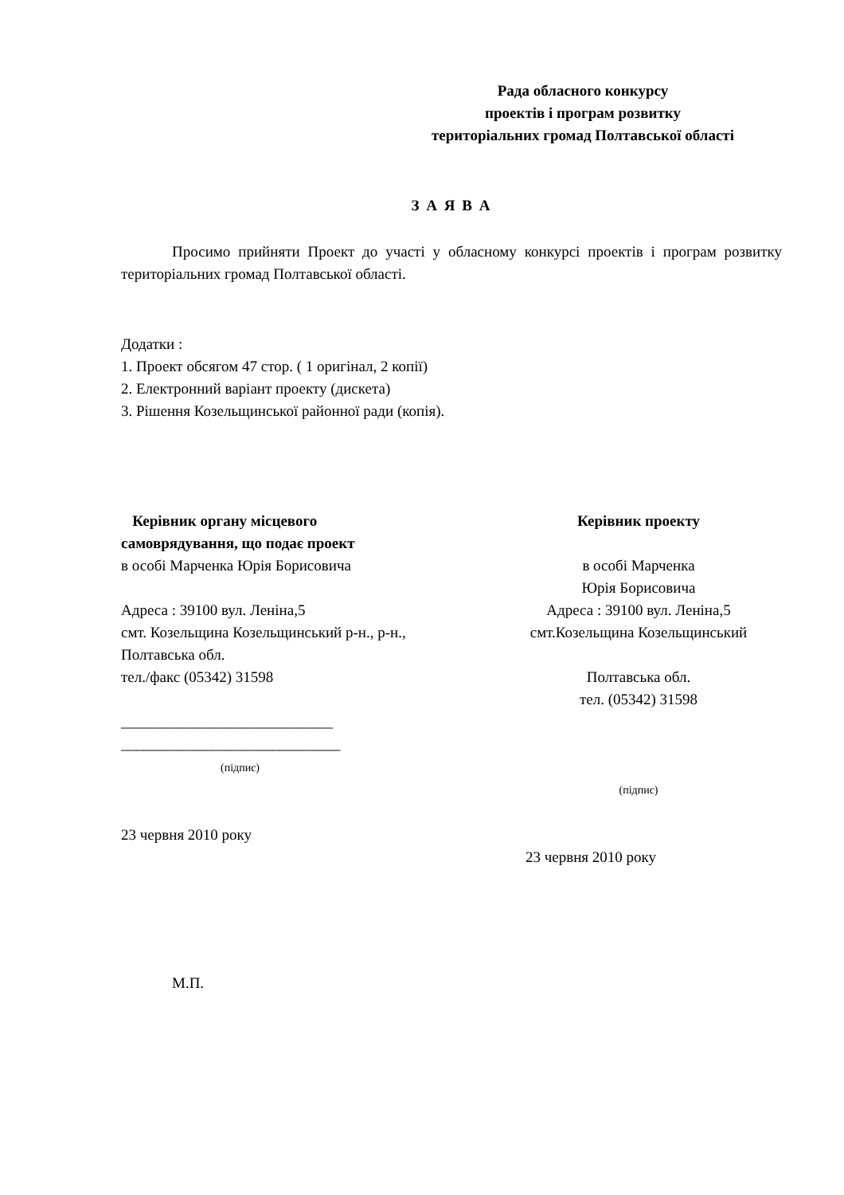Рада обласного конкурсу
проектів і програм розвитку
територіальних громад Полтавської області
З А Я В А
Просимо прийняти Проект до участі у обласному конкурсі проектів і програм розвитку територіальних громад Полтавської області.
Додатки :
1. Проект обсягом 47 стор. ( 1 оригінал, 2 копії)
2. Електронний варіант проекту (дискета)
3. Рішення Козельщинської районної ради (копія).
Керівник органу місцевого
самоврядування, що подає проект
в особі Марченка Юрія Борисовича
Адреса : 39100 вул. Леніна,5
смт. Козельщина Козельщинський р-н., р-н.,
Полтавська обл.
тел./факс (05342) 31598
____________________________
_____________________________
(підпис)
23 червня 2010 року
Керівник проекту
в особі Марченка
Юрія Борисовича
Адреса : 39100 вул. Леніна,5
смт.Козельщина Козельщинський
Полтавська обл.
тел. (05342) 31598
(підпис)
23 червня 2010 року
М.П.